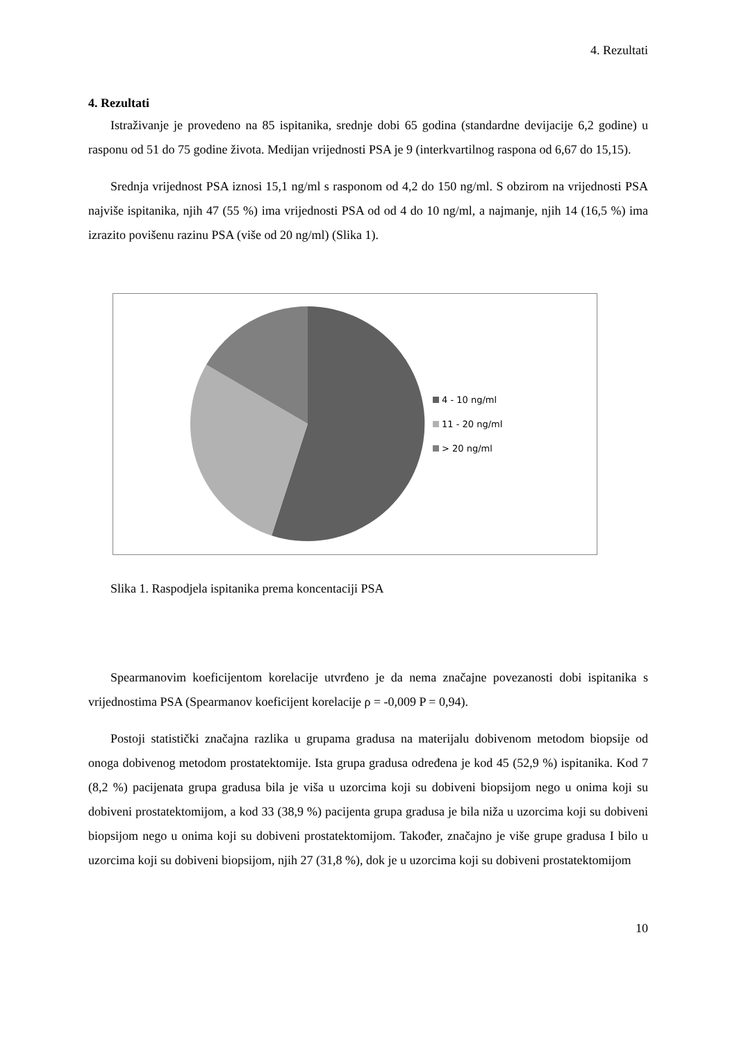4. Rezultati
4. Rezultati
Istraživanje je provedeno na 85 ispitanika, srednje dobi 65 godina (standardne devijacije 6,2 godine) u rasponu od 51 do 75 godine života. Medijan vrijednosti PSA je 9 (interkvartilnog raspona od 6,67 do 15,15).
Srednja vrijednost PSA iznosi 15,1 ng/ml s rasponom od 4,2 do 150 ng/ml. S obzirom na vrijednosti PSA najviše ispitanika, njih 47 (55 %) ima vrijednosti PSA od od 4 do 10 ng/ml, a najmanje, njih 14 (16,5 %) ima izrazito povišenu razinu PSA (više od 20 ng/ml) (Slika 1).
4 - 10 ng/ml
11 - 20 ng/ml
> 20 ng/ml
Slika 1. Raspodjela ispitanika prema koncentaciji PSA
Spearmanovim koeficijentom korelacije utvrđeno je da nema značajne povezanosti dobi ispitanika s vrijednostima PSA (Spearmanov koeficijent korelacije ρ = -0,009 P = 0,94).
Postoji statistički značajna razlika u grupama gradusa na materijalu dobivenom metodom biopsije od onoga dobivenog metodom prostatektomije. Ista grupa gradusa određena je kod 45 (52,9 %) ispitanika. Kod 7 (8,2 %) pacijenata grupa gradusa bila je viša u uzorcima koji su dobiveni biopsijom nego u onima koji su dobiveni prostatektomijom, a kod 33 (38,9 %) pacijenta grupa gradusa je bila niža u uzorcima koji su dobiveni biopsijom nego u onima koji su dobiveni prostatektomijom. Također, značajno je više grupe gradusa I bilo u uzorcima koji su dobiveni biopsijom, njih 27 (31,8 %), dok je u uzorcima koji su dobiveni prostatektomijom
10